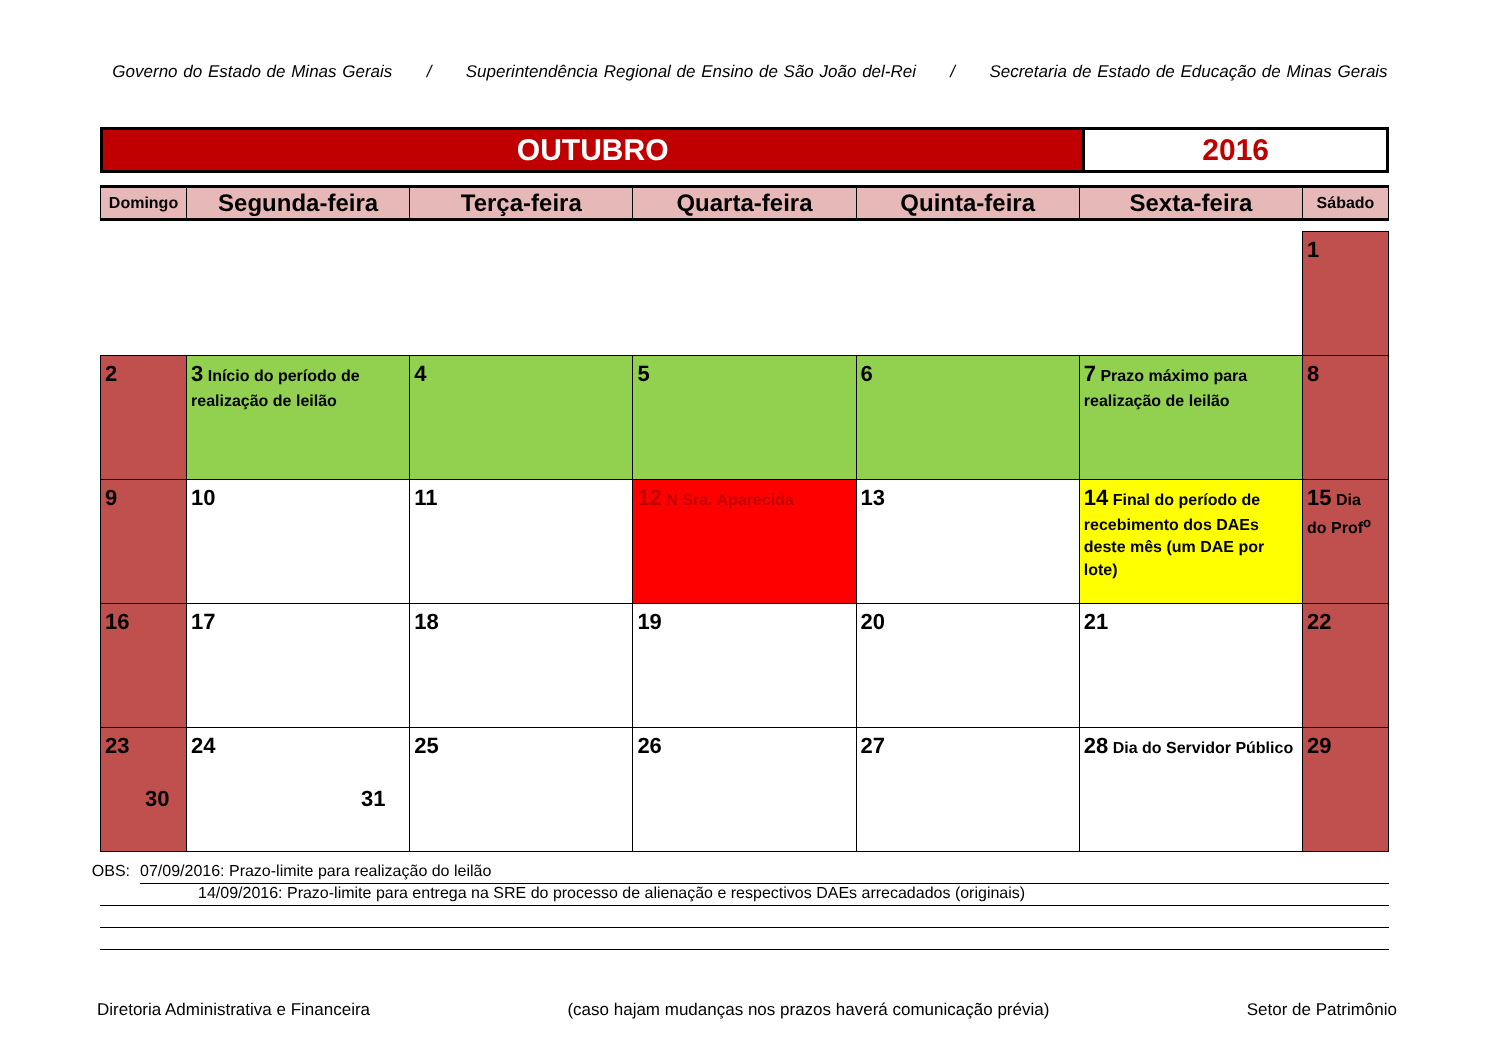Governo do Estado de Minas Gerais / Superintendência Regional de Ensino de São João del-Rei / Secretaria de Estado de Educação de Minas Gerais
| OUTUBRO | 2016 |
| Domingo | Segunda-feira | Terça-feira | Quarta-feira | Quinta-feira | Sexta-feira | Sábado |
| --- | --- | --- | --- | --- | --- | --- |
| | | | | | | 1 |
| 2 | 3 Início do período de realização de leilão | 4 | 5 | 6 | 7 Prazo máximo para realização de leilão | 8 |
| 9 | 10 | 11 | 12 N Sra. Aparecida | 13 | 14 Final do período de recebimento dos DAEs deste mês (um DAE por lote) | 15 Dia do Prof<sup>o</sup> |
| 16 | 17 | 18 | 19 | 20 | 21 | 22 |
| 23 30 | 24 31 | 25 | 26 | 27 | 28 Dia do Servidor Público | 29 |
OBS:
07/09/2016: Prazo-limite para realização do leilão
14/09/2016: Prazo-limite para entrega na SRE do processo de alienação e respectivos DAEs arrecadados (originais)
Diretoria Administrativa e Financeira (caso hajam mudanças nos prazos haverá comunicação prévia) Setor de Patrimônio